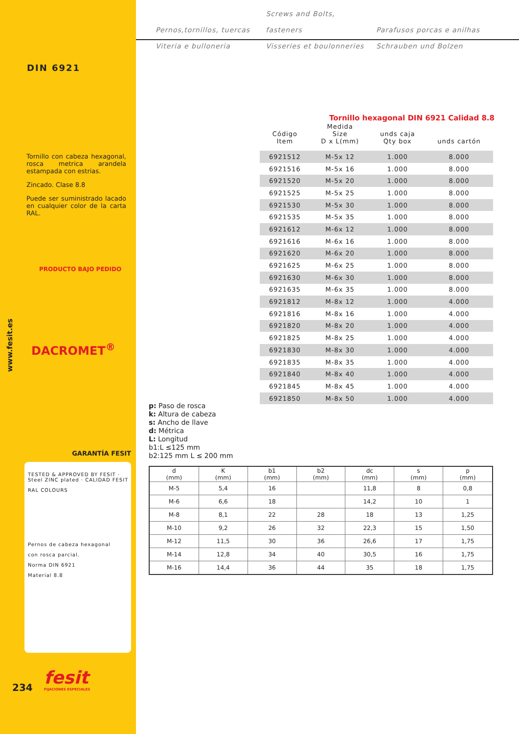DIN 6921
Tornillo con cabeza hexagonal, rosca metrica arandela estampada con estrias.
Zincado. Clase 8.8
Puede ser suministrado lacado en cualquier color de la carta RAL.
PRODUCTO BAJO PEDIDO
DACROMET<sup>®</sup>
www.fesit.es
GARANTÍA FESIT
TESTED & APPROVED BY FESIT · Steel ZINC plated · CALIDAD FESIT
RAL COLOURS
Pernos de cabeza hexagonal
con rosca parcial.
Norma DIN 6921
Material 8.8
fesit
FIJACIONES ESPECIALES
234
Pernos,tornillos, tuercas Screws and Bolts, fasteners Parafusos porcas e anilhas
Viteria e bulloneria Visseries et boulonneries Schrauben und Bolzen
Tornillo hexagonal DIN 6921 Calidad 8.8
| Código Item | Medida Size D x L(mm) | unds caja Qty box | unds cartón |
| --- | --- | --- | --- |
| 6921512 | M-5x 12 | 1.000 | 8.000 |
| 6921516 | M-5x 16 | 1.000 | 8.000 |
| 6921520 | M-5x 20 | 1.000 | 8.000 |
| 6921525 | M-5x 25 | 1.000 | 8.000 |
| 6921530 | M-5x 30 | 1.000 | 8.000 |
| 6921535 | M-5x 35 | 1.000 | 8.000 |
| 6921612 | M-6x 12 | 1.000 | 8.000 |
| 6921616 | M-6x 16 | 1.000 | 8.000 |
| 6921620 | M-6x 20 | 1.000 | 8.000 |
| 6921625 | M-6x 25 | 1.000 | 8.000 |
| 6921630 | M-6x 30 | 1.000 | 8.000 |
| 6921635 | M-6x 35 | 1.000 | 8.000 |
| 6921812 | M-8x 12 | 1.000 | 4.000 |
| 6921816 | M-8x 16 | 1.000 | 4.000 |
| 6921820 | M-8x 20 | 1.000 | 4.000 |
| 6921825 | M-8x 25 | 1.000 | 4.000 |
| 6921830 | M-8x 30 | 1.000 | 4.000 |
| 6921835 | M-8x 35 | 1.000 | 4.000 |
| 6921840 | M-8x 40 | 1.000 | 4.000 |
| 6921845 | M-8x 45 | 1.000 | 4.000 |
| 6921850 | M-8x 50 | 1.000 | 4.000 |
p: Paso de rosca
k: Altura de cabeza
s: Ancho de llave
d: Métrica
L: Longitud
b1:L ≤125 mm
b2:125 mm L ≤ 200 mm
| d (mm) | K (mm) | b1 (mm) | b2 (mm) | dc (mm) | s (mm) | p (mm) |
| --- | --- | --- | --- | --- | --- | --- |
| M-5 | 5,4 | 16 | | 11,8 | 8 | 0,8 |
| M-6 | 6,6 | 18 | | 14,2 | 10 | 1 |
| M-8 | 8,1 | 22 | 28 | 18 | 13 | 1,25 |
| M-10 | 9,2 | 26 | 32 | 22,3 | 15 | 1,50 |
| M-12 | 11,5 | 30 | 36 | 26,6 | 17 | 1,75 |
| M-14 | 12,8 | 34 | 40 | 30,5 | 16 | 1,75 |
| M-16 | 14,4 | 36 | 44 | 35 | 18 | 1,75 |